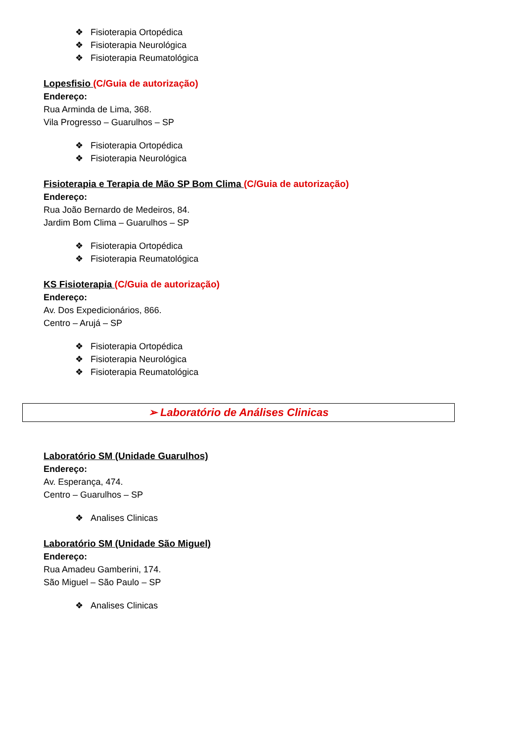❖ Fisioterapia Ortopédica
❖ Fisioterapia Neurológica
❖ Fisioterapia Reumatológica
Lopesfisio (C/Guia de autorização)
Endereço:
Rua Arminda de Lima, 368.
Vila Progresso – Guarulhos – SP
❖ Fisioterapia Ortopédica
❖ Fisioterapia Neurológica
Fisioterapia e Terapia de Mão SP Bom Clima (C/Guia de autorização)
Endereço:
Rua João Bernardo de Medeiros, 84.
Jardim Bom Clima – Guarulhos – SP
❖ Fisioterapia Ortopédica
❖ Fisioterapia Reumatológica
KS Fisioterapia (C/Guia de autorização)
Endereço:
Av. Dos Expedicionários, 866.
Centro – Arujá – SP
❖ Fisioterapia Ortopédica
❖ Fisioterapia Neurológica
❖ Fisioterapia Reumatológica
➢ Laboratório de Análises Clinicas
Laboratório SM (Unidade Guarulhos)
Endereço:
Av. Esperança, 474.
Centro – Guarulhos – SP
❖ Analises Clinicas
Laboratório SM (Unidade São Miguel)
Endereço:
Rua Amadeu Gamberini, 174.
São Miguel – São Paulo – SP
❖ Analises Clinicas